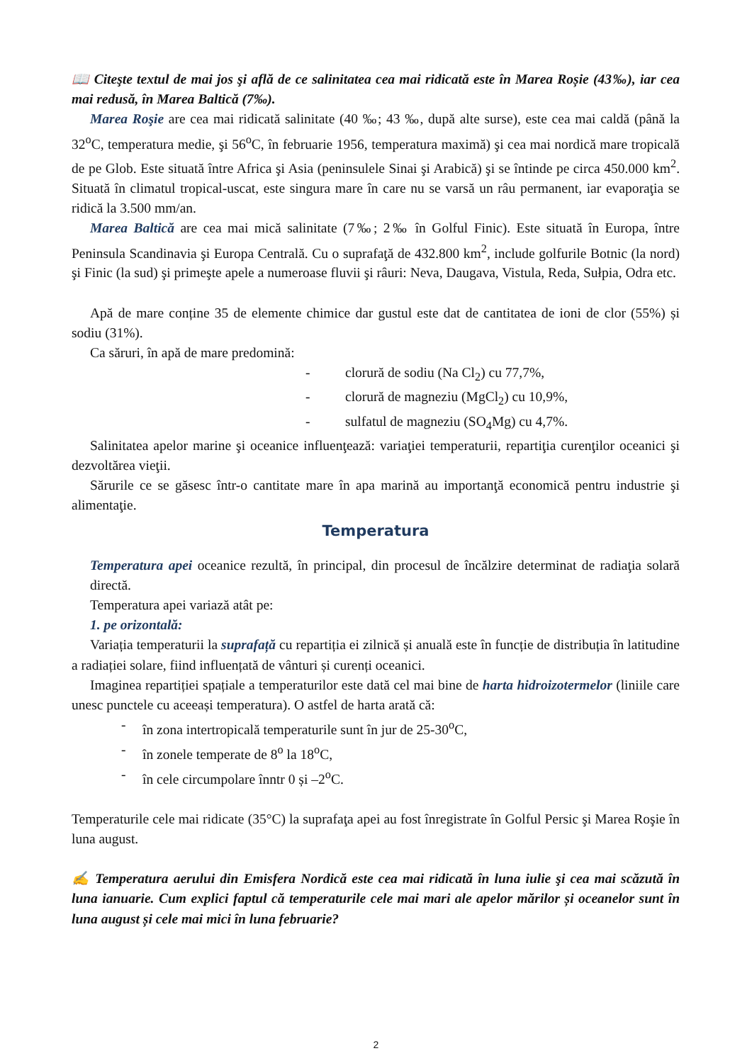📖 Citeşte textul de mai jos şi află de ce salinitatea cea mai ridicată este în Marea Roșie (43‰), iar cea mai redusă, în Marea Baltică (7‰).
Marea Roşie are cea mai ridicată salinitate (40 ‰; 43 ‰, după alte surse), este cea mai caldă (până la 32<sup>o</sup>C, temperatura medie, şi 56<sup>o</sup>C, în februarie 1956, temperatura maximă) şi cea mai nordică mare tropicală de pe Glob. Este situată între Africa şi Asia (peninsulele Sinai şi Arabică) şi se întinde pe circa 450.000 km<sup>2</sup>. Situată în climatul tropical-uscat, este singura mare în care nu se varsă un râu permanent, iar evaporaţia se ridică la 3.500 mm/an.
Marea Baltică are cea mai mică salinitate (7‰; 2‰ în Golful Finic). Este situată în Europa, între Peninsula Scandinavia şi Europa Centrală. Cu o suprafaţă de 432.800 km<sup>2</sup>, include golfurile Botnic (la nord) şi Finic (la sud) şi primeşte apele a numeroase fluvii şi râuri: Neva, Daugava, Vistula, Reda, Sułpia, Odra etc.
Apă de mare conține 35 de elemente chimice dar gustul este dat de cantitatea de ioni de clor (55%) și sodiu (31%).
Ca săruri, în apă de mare predomină:
- clorură de sodiu (Na Cl<sub>2</sub>) cu 77,7%,
- clorură de magneziu (MgCl<sub>2</sub>) cu 10,9%,
- sulfatul de magneziu (SO<sub>4</sub>Mg) cu 4,7%.
Salinitatea apelor marine şi oceanice influenţează: variaţiei temperaturii, repartiţia curenţilor oceanici şi dezvoltărea vieţii.
Sărurile ce se găsesc într-o cantitate mare în apa marină au importanţă economică pentru industrie şi alimentaţie.
Temperatura
Temperatura apei oceanice rezultă, în principal, din procesul de încălzire determinat de radiaţia solară directă.
Temperatura apei variază atât pe:
1. pe orizontală:
Variația temperaturii la suprafață cu repartiția ei zilnică și anuală este în funcție de distribuția în latitudine a radiației solare, fiind influențată de vânturi și curenți oceanici.
Imaginea repartiției spațiale a temperaturilor este dată cel mai bine de harta hidroizotermelor (liniile care unesc punctele cu aceeași temperatura). O astfel de harta arată că:
- în zona intertropicală temperaturile sunt în jur de 25-30<sup>o</sup>C,
- în zonele temperate de 8<sup>o</sup> la 18<sup>o</sup>C,
- în cele circumpolare înntr 0 și –2<sup>o</sup>C.
Temperaturile cele mai ridicate (35°C) la suprafaţa apei au fost înregistrate în Golful Persic şi Marea Roşie în luna august.
✍ Temperatura aerului din Emisfera Nordică este cea mai ridicată în luna iulie şi cea mai scăzută în luna ianuarie. Cum explici faptul că temperaturile cele mai mari ale apelor mărilor și oceanelor sunt în luna august și cele mai mici în luna februarie?
2